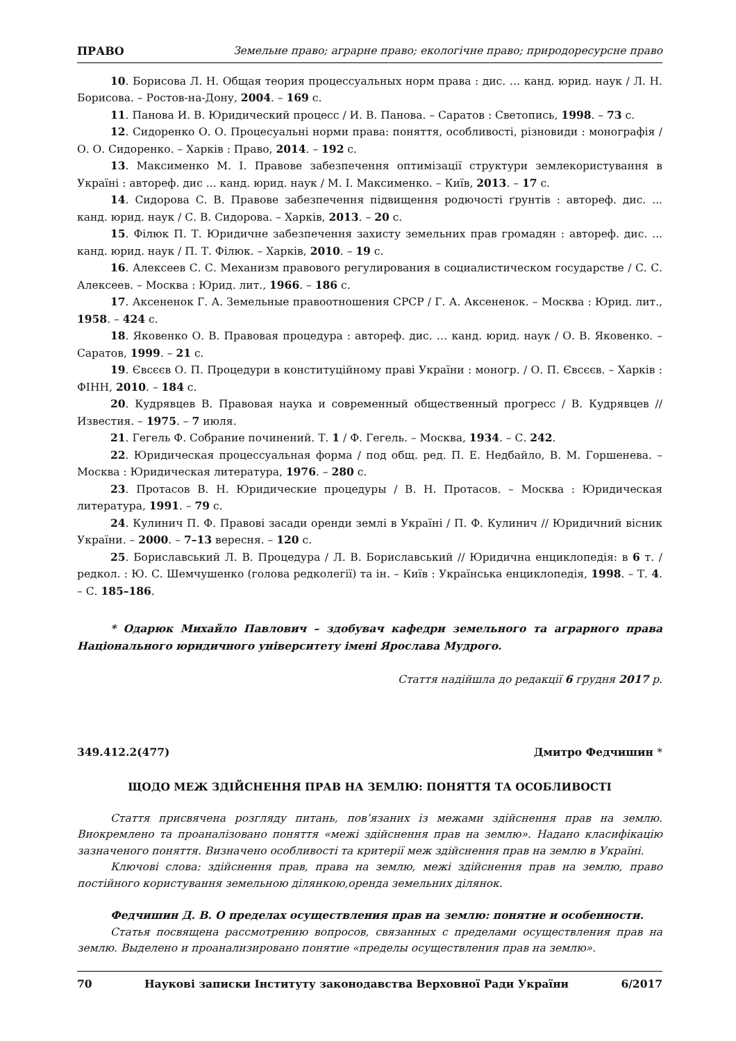ПРАВО Земельне право; аграрне право; екологічне право; природоресурсне право
10. Борисова Л. Н. Общая теория процессуальных норм права : дис. … канд. юрид. наук / Л. Н. Борисова. – Ростов-на-Дону, 2004. – 169 с.
11. Панова И. В. Юридический процесс / И. В. Панова. – Саратов : Светопись, 1998. – 73 с.
12. Сидоренко О. О. Процесуальні норми права: поняття, особливості, різновиди : монографія / О. О. Сидоренко. – Харків : Право, 2014. – 192 с.
13. Максименко М. І. Правове забезпечення оптимізації структури землекористування в Україні : автореф. дис ... канд. юрид. наук / М. І. Максименко. – Київ, 2013. – 17 с.
14. Сидорова С. В. Правове забезпечення підвищення родючості ґрунтів : автореф. дис. ... канд. юрид. наук / С. В. Сидорова. – Харків, 2013. – 20 с.
15. Філюк П. Т. Юридичне забезпечення захисту земельних прав громадян : автореф. дис. ... канд. юрид. наук / П. Т. Філюк. – Харків, 2010. – 19 с.
16. Алексеев С. С. Механизм правового регулирования в социалистическом государстве / С. С. Алексеев. – Москва : Юрид. лит., 1966. – 186 с.
17. Аксененок Г. А. Земельные правоотношения СРСР / Г. А. Аксененок. – Москва : Юрид. лит., 1958. – 424 с.
18. Яковенко О. В. Правовая процедура : автореф. дис. … канд. юрид. наук / О. В. Яковенко. – Саратов, 1999. – 21 с.
19. Євсєєв О. П. Процедури в конституційному праві України : моногр. / О. П. Євсєєв. – Харків : ФІНН, 2010. – 184 с.
20. Кудрявцев В. Правовая наука и современный общественный прогресс / В. Кудрявцев // Известия. – 1975. – 7 июля.
21. Гегель Ф. Собрание починений. Т. 1 / Ф. Гегель. – Москва, 1934. – С. 242.
22. Юридическая процессуальная форма / под общ. ред. П. Е. Недбайло, В. М. Горшенева. – Москва : Юридическая литература, 1976. – 280 с.
23. Протасов В. Н. Юридические процедуры / В. Н. Протасов. – Москва : Юридическая литература, 1991. – 79 с.
24. Кулинич П. Ф. Правові засади оренди землі в Україні / П. Ф. Кулинич // Юридичний вісник України. – 2000. – 7–13 вересня. – 120 с.
25. Бориславський Л. В. Процедура / Л. В. Бориславський // Юридична енциклопедія: в 6 т. / редкол. : Ю. С. Шемчушенко (голова редколегії) та ін. – Київ : Українська енциклопедія, 1998. – Т. 4. – С. 185–186.
* Одарюк Михайло Павлович – здобувач кафедри земельного та аграрного права Національного юридичного університету імені Ярослава Мудрого.
Стаття надійшла до редакції 6 грудня 2017 р.
349.412.2(477) Дмитро Федчишин *
ЩОДО МЕЖ ЗДІЙСНЕННЯ ПРАВ НА ЗЕМЛЮ: ПОНЯТТЯ ТА ОСОБЛИВОСТІ
Стаття присвячена розгляду питань, пов’язаних із межами здійснення прав на землю. Виокремлено та проаналізовано поняття «межі здійснення прав на землю». Надано класифікацію зазначеного поняття. Визначено особливості та критерії меж здійснення прав на землю в Україні.
Ключові слова: здійснення прав, права на землю, межі здійснення прав на землю, право постійного користування земельною ділянкою,оренда земельних ділянок.
Федчишин Д. В. О пределах осуществления прав на землю: понятие и особенности.
Статья посвящена рассмотрению вопросов, связанных с пределами осуществления прав на землю. Выделено и проанализировано понятие «пределы осуществления прав на землю».
70 Наукові записки Інституту законодавства Верховної Ради України 6/2017